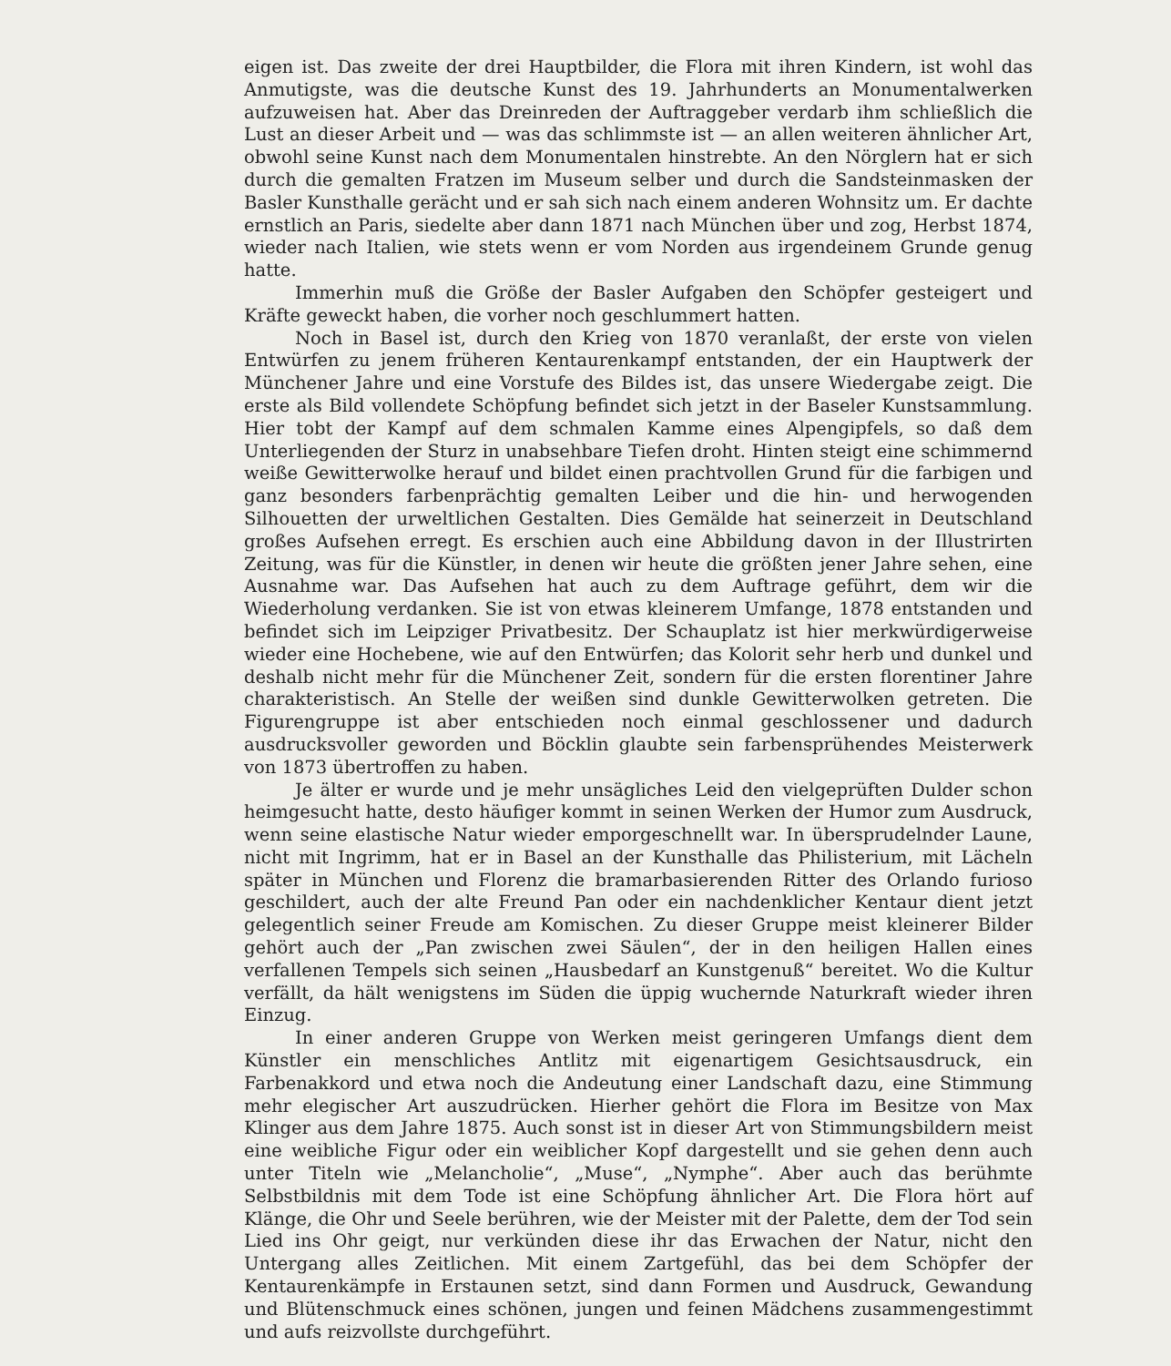eigen ist. Das zweite der drei Hauptbilder, die Flora mit ihren Kindern, ist wohl das Anmutigste, was die deutsche Kunst des 19. Jahrhunderts an Monumentalwerken aufzuweisen hat. Aber das Dreinreden der Auftraggeber verdarb ihm schließlich die Lust an dieser Arbeit und — was das schlimmste ist — an allen weiteren ähnlicher Art, obwohl seine Kunst nach dem Monumentalen hinstrebte. An den Nörglern hat er sich durch die gemalten Fratzen im Museum selber und durch die Sandsteinmasken der Basler Kunsthalle gerächt und er sah sich nach einem anderen Wohnsitz um. Er dachte ernstlich an Paris, siedelte aber dann 1871 nach München über und zog, Herbst 1874, wieder nach Italien, wie stets wenn er vom Norden aus irgendeinem Grunde genug hatte.
Immerhin muß die Größe der Basler Aufgaben den Schöpfer gesteigert und Kräfte geweckt haben, die vorher noch geschlummert hatten.
Noch in Basel ist, durch den Krieg von 1870 veranlaßt, der erste von vielen Entwürfen zu jenem früheren Kentaurenkampf entstanden, der ein Hauptwerk der Münchener Jahre und eine Vorstufe des Bildes ist, das unsere Wiedergabe zeigt. Die erste als Bild vollendete Schöpfung befindet sich jetzt in der Baseler Kunstsammlung. Hier tobt der Kampf auf dem schmalen Kamme eines Alpengipfels, so daß dem Unterliegenden der Sturz in unabsehbare Tiefen droht. Hinten steigt eine schimmernd weiße Gewitterwolke herauf und bildet einen prachtvollen Grund für die farbigen und ganz besonders farbenprächtig gemalten Leiber und die hin- und herwogenden Silhouetten der urweltlichen Gestalten. Dies Gemälde hat seinerzeit in Deutschland großes Aufsehen erregt. Es erschien auch eine Abbildung davon in der Illustrirten Zeitung, was für die Künstler, in denen wir heute die größten jener Jahre sehen, eine Ausnahme war. Das Aufsehen hat auch zu dem Auftrage geführt, dem wir die Wiederholung verdanken. Sie ist von etwas kleinerem Umfange, 1878 entstanden und befindet sich im Leipziger Privatbesitz. Der Schauplatz ist hier merkwürdigerweise wieder eine Hochebene, wie auf den Entwürfen; das Kolorit sehr herb und dunkel und deshalb nicht mehr für die Münchener Zeit, sondern für die ersten florentiner Jahre charakteristisch. An Stelle der weißen sind dunkle Gewitterwolken getreten. Die Figurengruppe ist aber entschieden noch einmal geschlossener und dadurch ausdrucksvoller geworden und Böcklin glaubte sein farbensprühendes Meisterwerk von 1873 übertroffen zu haben.
Je älter er wurde und je mehr unsägliches Leid den vielgeprüften Dulder schon heimgesucht hatte, desto häufiger kommt in seinen Werken der Humor zum Ausdruck, wenn seine elastische Natur wieder emporgeschnellt war. In übersprudelnder Laune, nicht mit Ingrimm, hat er in Basel an der Kunsthalle das Philisterium, mit Lächeln später in München und Florenz die bramarbasierenden Ritter des Orlando furioso geschildert, auch der alte Freund Pan oder ein nachdenklicher Kentaur dient jetzt gelegentlich seiner Freude am Komischen. Zu dieser Gruppe meist kleinerer Bilder gehört auch der „Pan zwischen zwei Säulen“, der in den heiligen Hallen eines verfallenen Tempels sich seinen „Hausbedarf an Kunstgenuß“ bereitet. Wo die Kultur verfällt, da hält wenigstens im Süden die üppig wuchernde Naturkraft wieder ihren Einzug.
In einer anderen Gruppe von Werken meist geringeren Umfangs dient dem Künstler ein menschliches Antlitz mit eigenartigem Gesichtsausdruck, ein Farbenakkord und etwa noch die Andeutung einer Landschaft dazu, eine Stimmung mehr elegischer Art auszudrücken. Hierher gehört die Flora im Besitze von Max Klinger aus dem Jahre 1875. Auch sonst ist in dieser Art von Stimmungsbildern meist eine weibliche Figur oder ein weiblicher Kopf dargestellt und sie gehen denn auch unter Titeln wie „Melancholie“, „Muse“, „Nymphe“. Aber auch das berühmte Selbstbildnis mit dem Tode ist eine Schöpfung ähnlicher Art. Die Flora hört auf Klänge, die Ohr und Seele berühren, wie der Meister mit der Palette, dem der Tod sein Lied ins Ohr geigt, nur verkünden diese ihr das Erwachen der Natur, nicht den Untergang alles Zeitlichen. Mit einem Zartgefühl, das bei dem Schöpfer der Kentaurenkämpfe in Erstaunen setzt, sind dann Formen und Ausdruck, Gewandung und Blütenschmuck eines schönen, jungen und feinen Mädchens zusammengestimmt und aufs reizvollste durchgeführt.